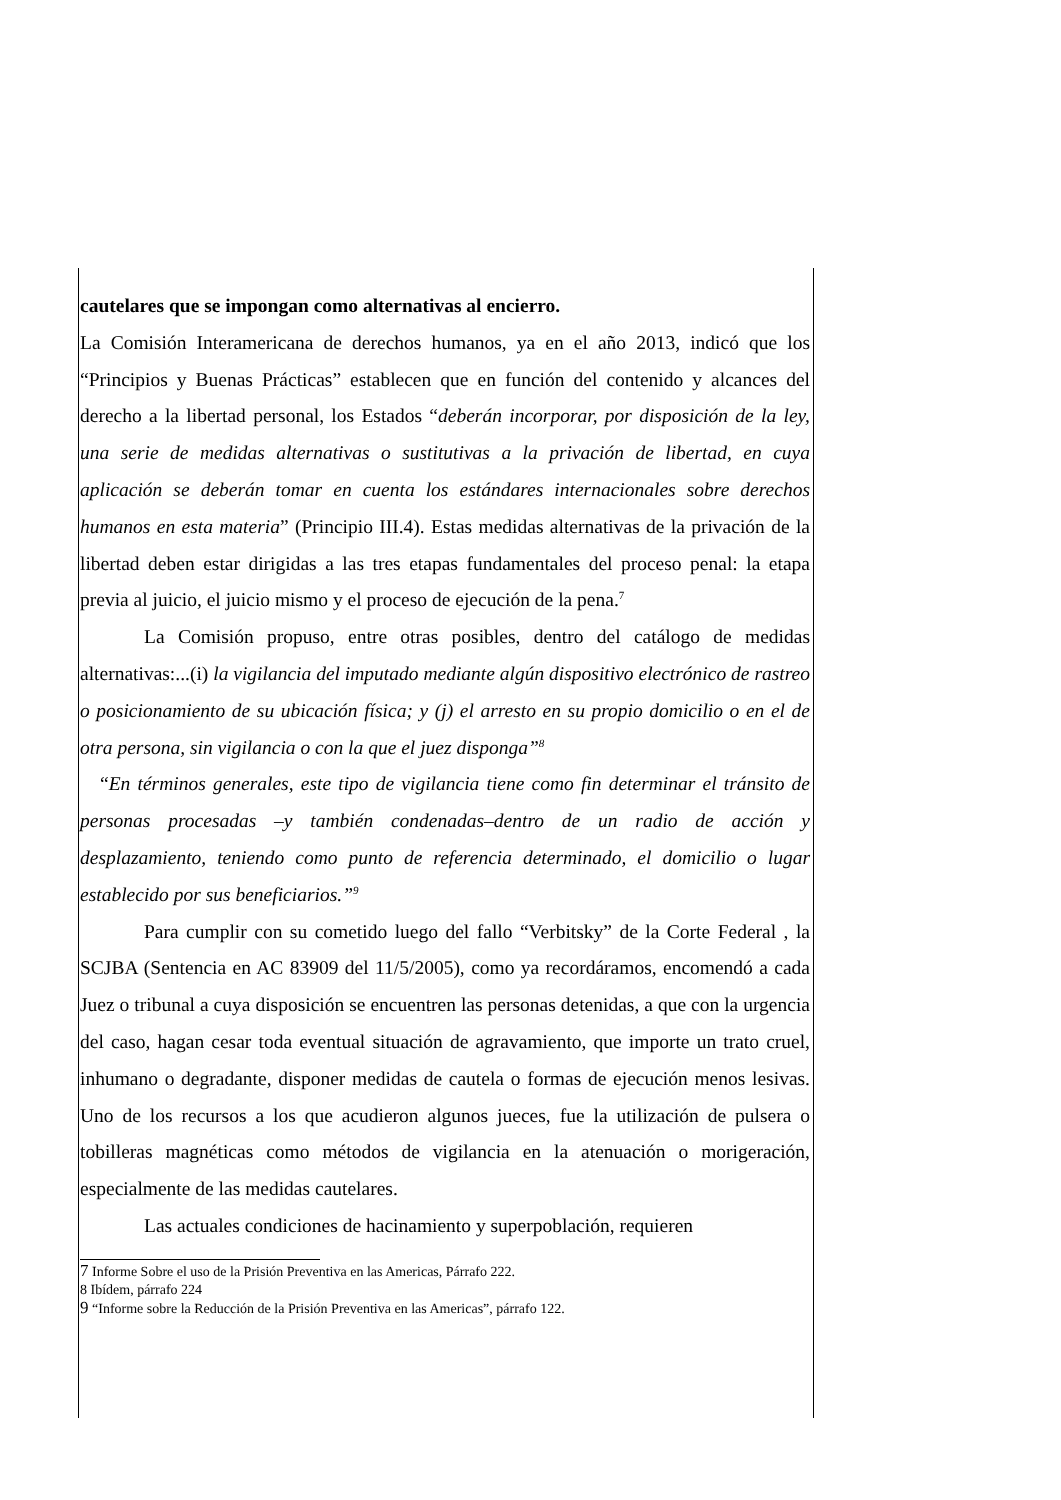cautelares que se impongan como alternativas al encierro.
La Comisión Interamericana de derechos humanos, ya en el año 2013, indicó que los “Principios y Buenas Prácticas” establecen que en función del contenido y alcances del derecho a la libertad personal, los Estados “deberán incorporar, por disposición de la ley, una serie de medidas alternativas o sustitutivas a la privación de libertad, en cuya aplicación se deberán tomar en cuenta los estándares internacionales sobre derechos humanos en esta materia” (Principio III.4). Estas medidas alternativas de la privación de la libertad deben estar dirigidas a las tres etapas fundamentales del proceso penal: la etapa previa al juicio, el juicio mismo y el proceso de ejecución de la pena.<sup>7</sup>
La Comisión propuso, entre otras posibles, dentro del catálogo de medidas alternativas:...(i) la vigilancia del imputado mediante algún dispositivo electrónico de rastreo o posicionamiento de su ubicación física; y (j) el arresto en su propio domicilio o en el de otra persona, sin vigilancia o con la que el juez disponga”<sup>8</sup>
“En términos generales, este tipo de vigilancia tiene como fin determinar el tránsito de personas procesadas –y también condenadas–dentro de un radio de acción y desplazamiento, teniendo como punto de referencia determinado, el domicilio o lugar establecido por sus beneficiarios.”<sup>9</sup>
Para cumplir con su cometido luego del fallo “Verbitsky” de la Corte Federal , la SCJBA (Sentencia en AC 83909 del 11/5/2005), como ya recordáramos, encomendó a cada Juez o tribunal a cuya disposición se encuentren las personas detenidas, a que con la urgencia del caso, hagan cesar toda eventual situación de agravamiento, que importe un trato cruel, inhumano o degradante, disponer medidas de cautela o formas de ejecución menos lesivas. Uno de los recursos a los que acudieron algunos jueces, fue la utilización de pulsera o tobilleras magnéticas como métodos de vigilancia en la atenuación o morigeración, especialmente de las medidas cautelares.
Las actuales condiciones de hacinamiento y superpoblación, requieren
7 Informe Sobre el uso de la Prisión Preventiva en las Americas, Párrafo 222.
8 Ibídem, párrafo 224
9 “Informe sobre la Reducción de la Prisión Preventiva en las Americas”, párrafo 122.